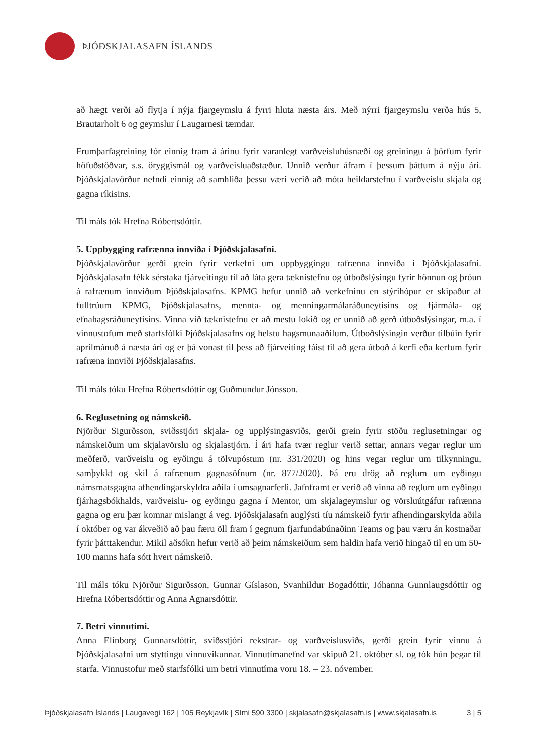ÞJÓÐSKJALASAFN ÍSLANDS
að hægt verði að flytja í nýja fjargeymslu á fyrri hluta næsta árs. Með nýrri fjargeymslu verða hús 5, Brautarholt 6 og geymslur í Laugarnesi tæmdar.
Frumþarfagreining fór einnig fram á árinu fyrir varanlegt varðveisluhúsnæði og greiningu á þörfum fyrir höfuðstöðvar, s.s. öryggismál og varðveisluaðstæður. Unnið verður áfram í þessum þáttum á nýju ári. Þjóðskjalavörður nefndi einnig að samhliða þessu væri verið að móta heildarstefnu í varðveislu skjala og gagna ríkisins.
Til máls tók Hrefna Róbertsdóttir.
5. Uppbygging rafrænna innviða í Þjóðskjalasafni.
Þjóðskjalavörður gerði grein fyrir verkefni um uppbyggingu rafrænna innviða í Þjóðskjalasafni. Þjóðskjalasafn fékk sérstaka fjárveitingu til að láta gera tæknistefnu og útboðslýsingu fyrir hönnun og þróun á rafrænum innviðum Þjóðskjalasafns. KPMG hefur unnið að verkefninu en stýrihópur er skipaður af fulltrúum KPMG, Þjóðskjalasafns, mennta- og menningarmálaráðuneytisins og fjármála- og efnahagsráðuneytisins. Vinna við tæknistefnu er að mestu lokið og er unnið að gerð útboðslýsingar, m.a. í vinnustofum með starfsfólki Þjóðskjalasafns og helstu hagsmunaaðilum. Útboðslýsingin verður tilbúin fyrir aprílmánuð á næsta ári og er þá vonast til þess að fjárveiting fáist til að gera útboð á kerfi eða kerfum fyrir rafræna innviði Þjóðskjalasafns.
Til máls tóku Hrefna Róbertsdóttir og Guðmundur Jónsson.
6. Reglusetning og námskeið.
Njörður Sigurðsson, sviðsstjóri skjala- og upplýsingasviðs, gerði grein fyrir stöðu reglusetningar og námskeiðum um skjalavörslu og skjalastjórn. Í ári hafa tvær reglur verið settar, annars vegar reglur um meðferð, varðveislu og eyðingu á tölvupóstum (nr. 331/2020) og hins vegar reglur um tilkynningu, samþykkt og skil á rafrænum gagnasöfnum (nr. 877/2020). Þá eru drög að reglum um eyðingu námsmatsgagna afhendingarskyldra aðila í umsagnarferli. Jafnframt er verið að vinna að reglum um eyðingu fjárhagsbókhalds, varðveislu- og eyðingu gagna í Mentor, um skjalageymslur og vörsluútgáfur rafrænna gagna og eru þær komnar mislangt á veg. Þjóðskjalasafn auglýsti tíu námskeið fyrir afhendingarskylda aðila í október og var ákveðið að þau færu öll fram í gegnum fjarfundabúnaðinn Teams og þau væru án kostnaðar fyrir þátttakendur. Mikil aðsókn hefur verið að þeim námskeiðum sem haldin hafa verið hingað til en um 50-100 manns hafa sótt hvert námskeið.
Til máls tóku Njörður Sigurðsson, Gunnar Gíslason, Svanhildur Bogadóttir, Jóhanna Gunnlaugsdóttir og Hrefna Róbertsdóttir og Anna Agnarsdóttir.
7. Betri vinnutími.
Anna Elínborg Gunnarsdóttir, sviðsstjóri rekstrar- og varðveislusviðs, gerði grein fyrir vinnu á Þjóðskjalasafni um styttingu vinnuvikunnar. Vinnutímanefnd var skipuð 21. október sl. og tók hún þegar til starfa. Vinnustofur með starfsfólki um betri vinnutíma voru 18. – 23. nóvember.
Þjóðskjalasafn Íslands | Laugavegi 162 | 105 Reykjavík | Sími 590 3300 | skjalasafn@skjalasafn.is | www.skjalasafn.is 3 | 5